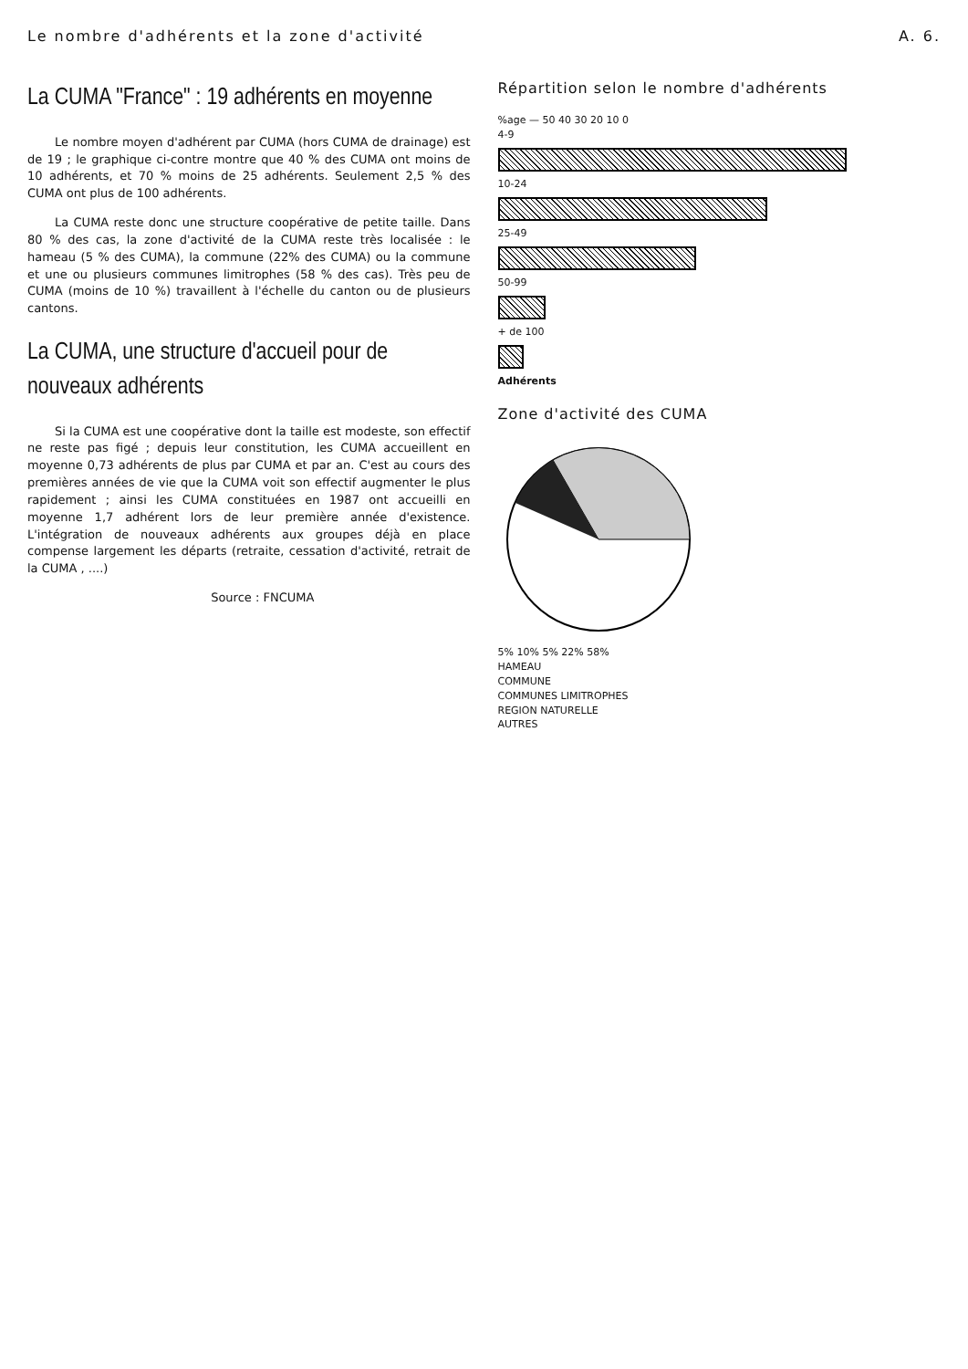Le nombre d'adhérents et la zone d'activité A. 6.
La CUMA "France" : 19 adhérents en moyenne
Le nombre moyen d'adhérent par CUMA (hors CUMA de drainage) est de 19 ; le graphique ci-contre montre que 40 % des CUMA ont moins de 10 adhérents, et 70 % moins de 25 adhérents. Seulement 2,5 % des CUMA ont plus de 100 adhérents.
La CUMA reste donc une structure coopérative de petite taille. Dans 80 % des cas, la zone d'activité de la CUMA reste très localisée : le hameau (5 % des CUMA), la commune (22% des CUMA) ou la commune et une ou plusieurs communes limitrophes (58 % des cas). Très peu de CUMA (moins de 10 %) travaillent à l'échelle du canton ou de plusieurs cantons.
La CUMA, une structure d'accueil pour de nouveaux adhérents
Si la CUMA est une coopérative dont la taille est modeste, son effectif ne reste pas figé ; depuis leur constitution, les CUMA accueillent en moyenne 0,73 adhérents de plus par CUMA et par an. C'est au cours des premières années de vie que la CUMA voit son effectif augmenter le plus rapidement ; ainsi les CUMA constituées en 1987 ont accueilli en moyenne 1,7 adhérent lors de leur première année d'existence. L'intégration de nouveaux adhérents aux groupes déjà en place compense largement les départs (retraite, cessation d'activité, retrait de la CUMA , ....)
Source : FNCUMA
Répartition selon le nombre d'adhérents
%age — 50 40 30 20 10 0
4-9
10-24
25-49
50-99
+ de 100
Adhérents
Zone d'activité des CUMA
5% 10% 5% 22% 58%
HAMEAU
COMMUNE
COMMUNES LIMITROPHES
REGION NATURELLE
AUTRES